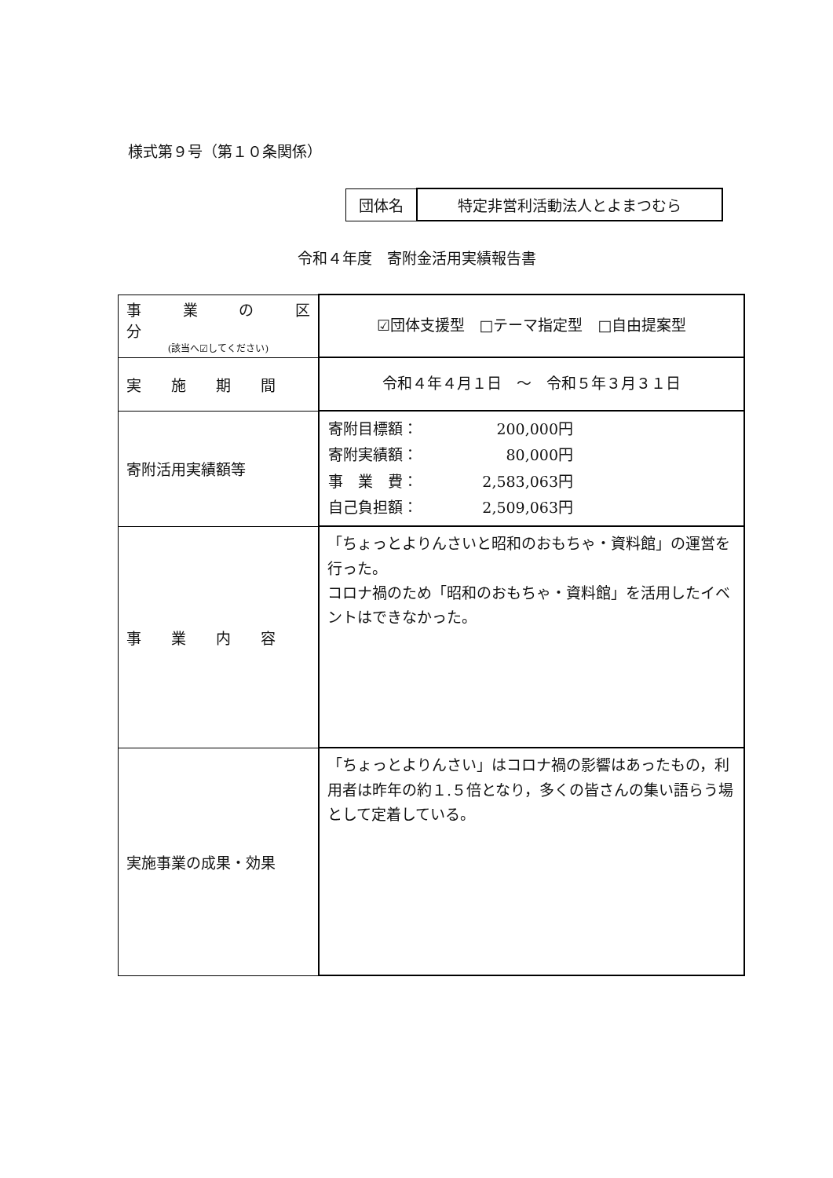様式第９号（第１０条関係）
| 団体名 | 特定非営利活動法人とよまつむら |
令和４年度　寄附金活用実績報告書
| 事 業 の 区 分 (該当へ☑してください) | ☑団体支援型 □テーマ指定型 □自由提案型 |
| 実 施 期 間 | 令和４年４月１日 ～ 令和５年３月３１日 |
| 寄附活用実績額等 | / 寄附目標額： / 200,000円 / / 寄附実績額： / 80,000円 / / 事 業 費： / 2,583,063円 / / 自己負担額： / 2,509,063円 / |
| 事 業 内 容 | 「ちょっとよりんさいと昭和のおもちゃ・資料館」の運営を行った。 コロナ禍のため「昭和のおもちゃ・資料館」を活用したイベントはできなかった。 |
| 実施事業の成果・効果 | 「ちょっとよりんさい」はコロナ禍の影響はあったもの，利用者は昨年の約１.５倍となり，多くの皆さんの集い語らう場として定着している。 |